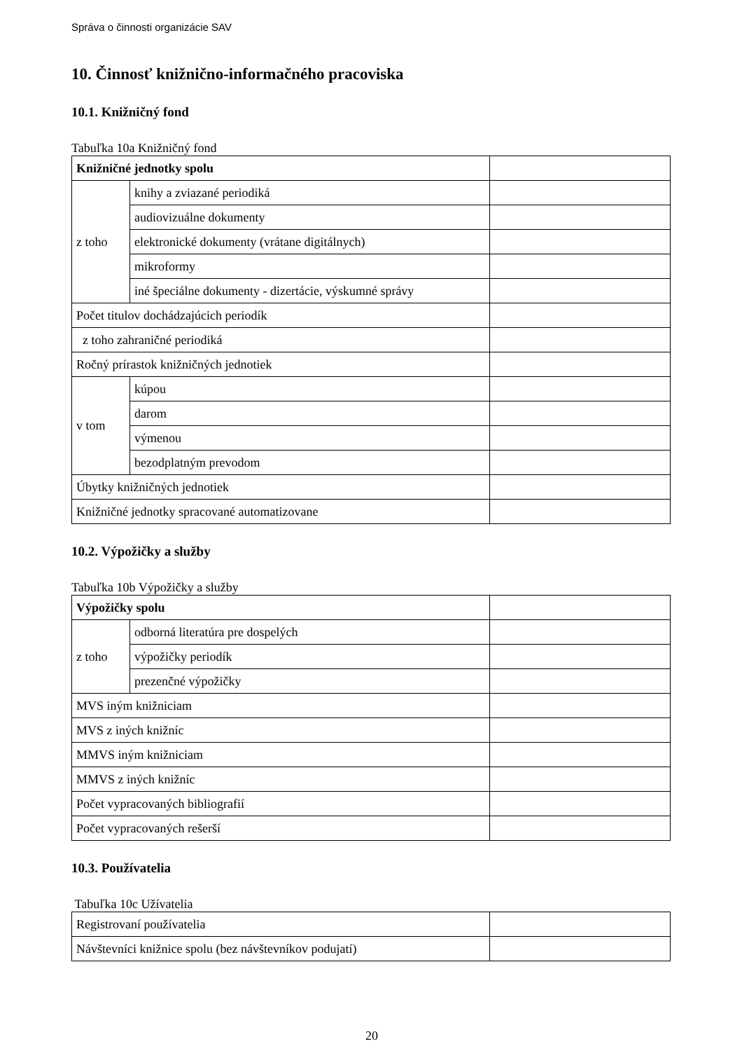Správa o činnosti organizácie SAV
10. Činnosť knižnično-informačného pracoviska
10.1. Knižničný fond
Tabuľka 10a Knižničný fond
| Knižničné jednotky spolu | | |
| z toho | knihy a zviazané periodiká | |
| | audiovizuálne dokumenty | |
| | elektronické dokumenty (vrátane digitálnych) | |
| | mikroformy | |
| | iné špeciálne dokumenty - dizertácie, výskumné správy | |
| Počet titulov dochádzajúcich periodík | | |
| z toho zahraničné periodiká | | |
| Ročný prírastok knižničných jednotiek | | |
| v tom | kúpou | |
| | darom | |
| | výmenou | |
| | bezodplatným prevodom | |
| Úbytky knižničných jednotiek | | |
| Knižničné jednotky spracované automatizovane | | |
10.2. Výpožičky a služby
Tabuľka 10b Výpožičky a služby
| Výpožičky spolu | | |
| z toho | odborná literatúra pre dospelých | |
| | výpožičky periodík | |
| | prezenčné výpožičky | |
| MVS iným knižniciam | | |
| MVS z iných knižníc | | |
| MMVS iným knižniciam | | |
| MMVS z iných knižníc | | |
| Počet vypracovaných bibliografií | | |
| Počet vypracovaných rešerší | | |
10.3. Používatelia
Tabuľka 10c Užívatelia
| Registrovaní používatelia | |
| Návštevníci knižnice spolu (bez návštevníkov podujatí) | |
20